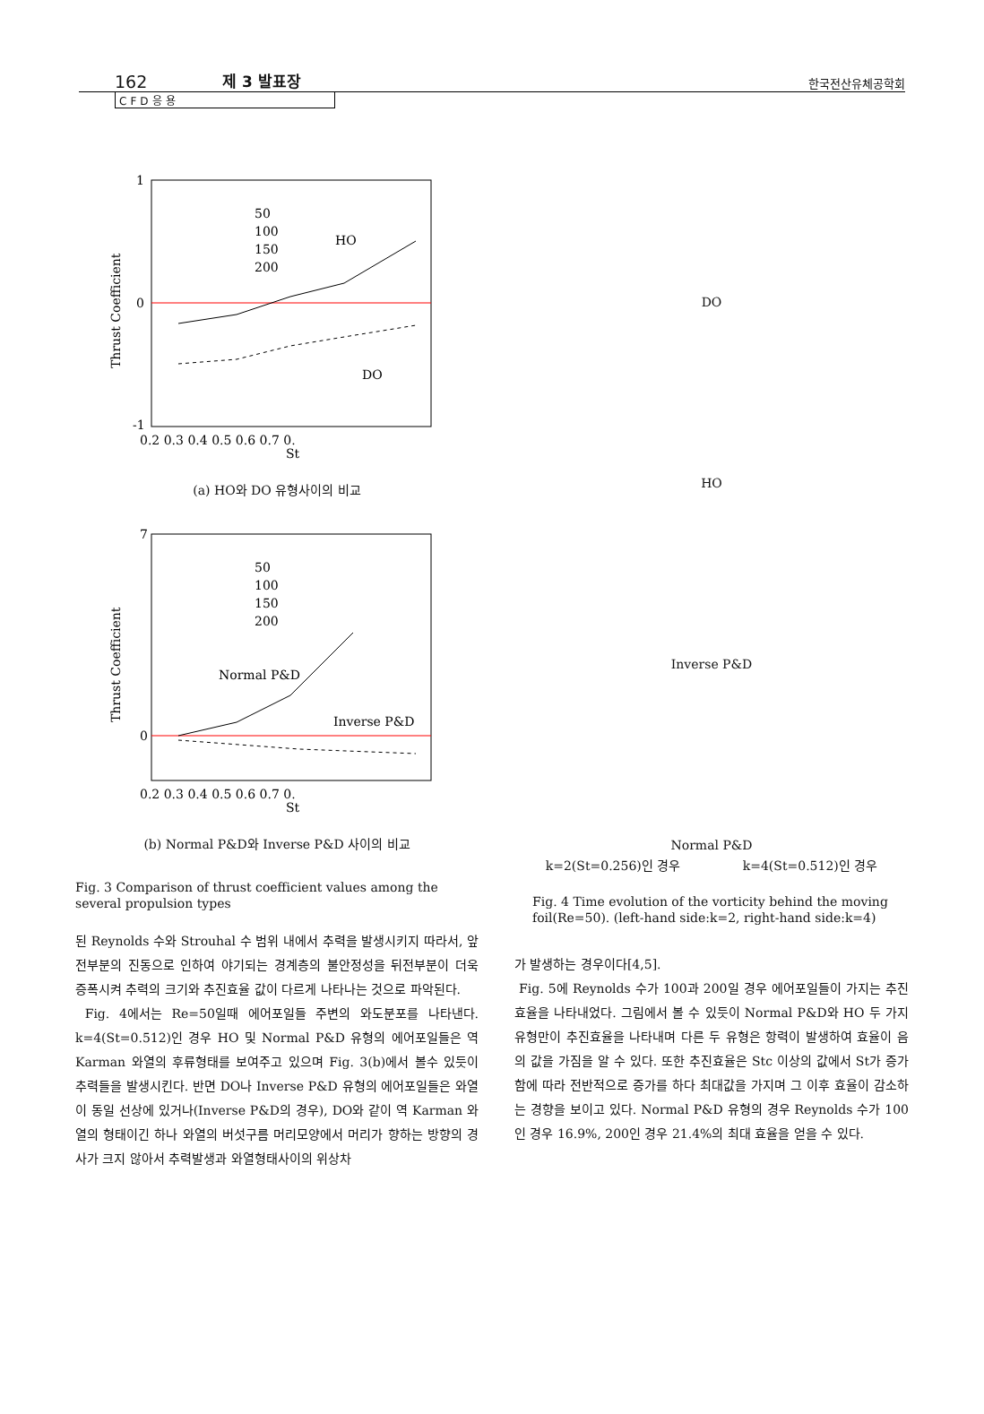162 제 3 발표장 한국전산유체공학회
CFD응용
1
0
-1
0.2 0.3 0.4 0.5 0.6 0.7 0.
St
Thrust Coefficient
50
100
150
200
HO
DO
(a) HO와 DO 유형사이의 비교
7
0
0.2 0.3 0.4 0.5 0.6 0.7 0.
St
Thrust Coefficient
50
100
150
200
Normal P&D
Inverse P&D
(b) Normal P&D와 Inverse P&D 사이의 비교
Fig. 3 Comparison of thrust coefficient values among the several propulsion types
된 Reynolds 수와 Strouhal 수 범위 내에서 추력을 발생시키지 따라서, 앞전부분의 진동으로 인하여 야기되는 경계층의 불안정성을 뒤전부분이 더욱 증폭시켜 추력의 크기와 추진효율 값이 다르게 나타나는 것으로 파악된다.
Fig. 4에서는 Re=50일때 에어포일들 주변의 와도분포를 나타낸다. k=4(St=0.512)인 경우 HO 및 Normal P&D 유형의 에어포일들은 역 Karman 와열의 후류형태를 보여주고 있으며 Fig. 3(b)에서 볼수 있듯이 추력들을 발생시킨다. 반면 DO나 Inverse P&D 유형의 에어포일들은 와열이 동일 선상에 있거나(Inverse P&D의 경우), DO와 같이 역 Karman 와열의 형태이긴 하나 와열의 버섯구름 머리모양에서 머리가 향하는 방향의 경사가 크지 않아서 추력발생과 와열형태사이의 위상차
DO
HO
Inverse P&D
Normal P&D
k=2(St=0.256)인 경우 k=4(St=0.512)인 경우
Fig. 4 Time evolution of the vorticity behind the moving foil(Re=50). (left-hand side:k=2, right-hand side:k=4)
가 발생하는 경우이다[4,5].
Fig. 5에 Reynolds 수가 100과 200일 경우 에어포일들이 가지는 추진효율을 나타내었다. 그림에서 볼 수 있듯이 Normal P&D와 HO 두 가지 유형만이 추진효율을 나타내며 다른 두 유형은 항력이 발생하여 효율이 음의 값을 가짐을 알 수 있다. 또한 추진효율은 Stc 이상의 값에서 St가 증가함에 따라 전반적으로 증가를 하다 최대값을 가지며 그 이후 효율이 감소하는 경향을 보이고 있다. Normal P&D 유형의 경우 Reynolds 수가 100인 경우 16.9%, 200인 경우 21.4%의 최대 효율을 얻을 수 있다.